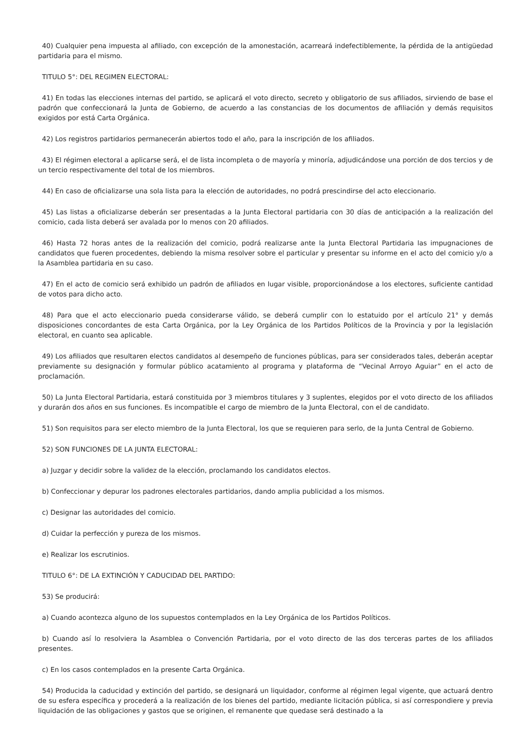40) Cualquier pena impuesta al afiliado, con excepción de la amonestación, acarreará indefectiblemente, la pérdida de la antigüedad partidaria para el mismo.
TITULO 5°: DEL REGIMEN ELECTORAL:
41) En todas las elecciones internas del partido, se aplicará el voto directo, secreto y obligatorio de sus afiliados, sirviendo de base el padrón que confeccionará la Junta de Gobierno, de acuerdo a las constancias de los documentos de afiliación y demás requisitos exigidos por está Carta Orgánica.
42) Los registros partidarios permanecerán abiertos todo el año, para la inscripción de los afiliados.
43) El régimen electoral a aplicarse será, el de lista incompleta o de mayoría y minoría, adjudicándose una porción de dos tercios y de un tercio respectivamente del total de los miembros.
44) En caso de oficializarse una sola lista para la elección de autoridades, no podrá prescindirse del acto eleccionario.
45) Las listas a oficializarse deberán ser presentadas a la Junta Electoral partidaria con 30 días de anticipación a la realización del comicio, cada lista deberá ser avalada por lo menos con 20 afiliados.
46) Hasta 72 horas antes de la realización del comicio, podrá realizarse ante la Junta Electoral Partidaria las impugnaciones de candidatos que fueren procedentes, debiendo la misma resolver sobre el particular y presentar su informe en el acto del comicio y/o a la Asamblea partidaria en su caso.
47) En el acto de comicio será exhibido un padrón de afiliados en lugar visible, proporcionándose a los electores, suficiente cantidad de votos para dicho acto.
48) Para que el acto eleccionario pueda considerarse válido, se deberá cumplir con lo estatuido por el artículo 21° y demás disposiciones concordantes de esta Carta Orgánica, por la Ley Orgánica de los Partidos Políticos de la Provincia y por la legislación electoral, en cuanto sea aplicable.
49) Los afiliados que resultaren electos candidatos al desempeño de funciones públicas, para ser considerados tales, deberán aceptar previamente su designación y formular público acatamiento al programa y plataforma de “Vecinal Arroyo Aguiar” en el acto de proclamación.
50) La Junta Electoral Partidaria, estará constituida por 3 miembros titulares y 3 suplentes, elegidos por el voto directo de los afiliados y durarán dos años en sus funciones. Es incompatible el cargo de miembro de la Junta Electoral, con el de candidato.
51) Son requisitos para ser electo miembro de la Junta Electoral, los que se requieren para serlo, de la Junta Central de Gobierno.
52) SON FUNCIONES DE LA JUNTA ELECTORAL:
a) Juzgar y decidir sobre la validez de la elección, proclamando los candidatos electos.
b) Confeccionar y depurar los padrones electorales partidarios, dando amplia publicidad a los mismos.
c) Designar las autoridades del comicio.
d) Cuidar la perfección y pureza de los mismos.
e) Realizar los escrutinios.
TITULO 6°: DE LA EXTINCIÓN Y CADUCIDAD DEL PARTIDO:
53) Se producirá:
a) Cuando acontezca alguno de los supuestos contemplados en la Ley Orgánica de los Partidos Políticos.
b) Cuando así lo resolviera la Asamblea o Convención Partidaria, por el voto directo de las dos terceras partes de los afiliados presentes.
c) En los casos contemplados en la presente Carta Orgánica.
54) Producida la caducidad y extinción del partido, se designará un liquidador, conforme al régimen legal vigente, que actuará dentro de su esfera específica y procederá a la realización de los bienes del partido, mediante licitación pública, si así correspondiere y previa liquidación de las obligaciones y gastos que se originen, el remanente que quedase será destinado a la